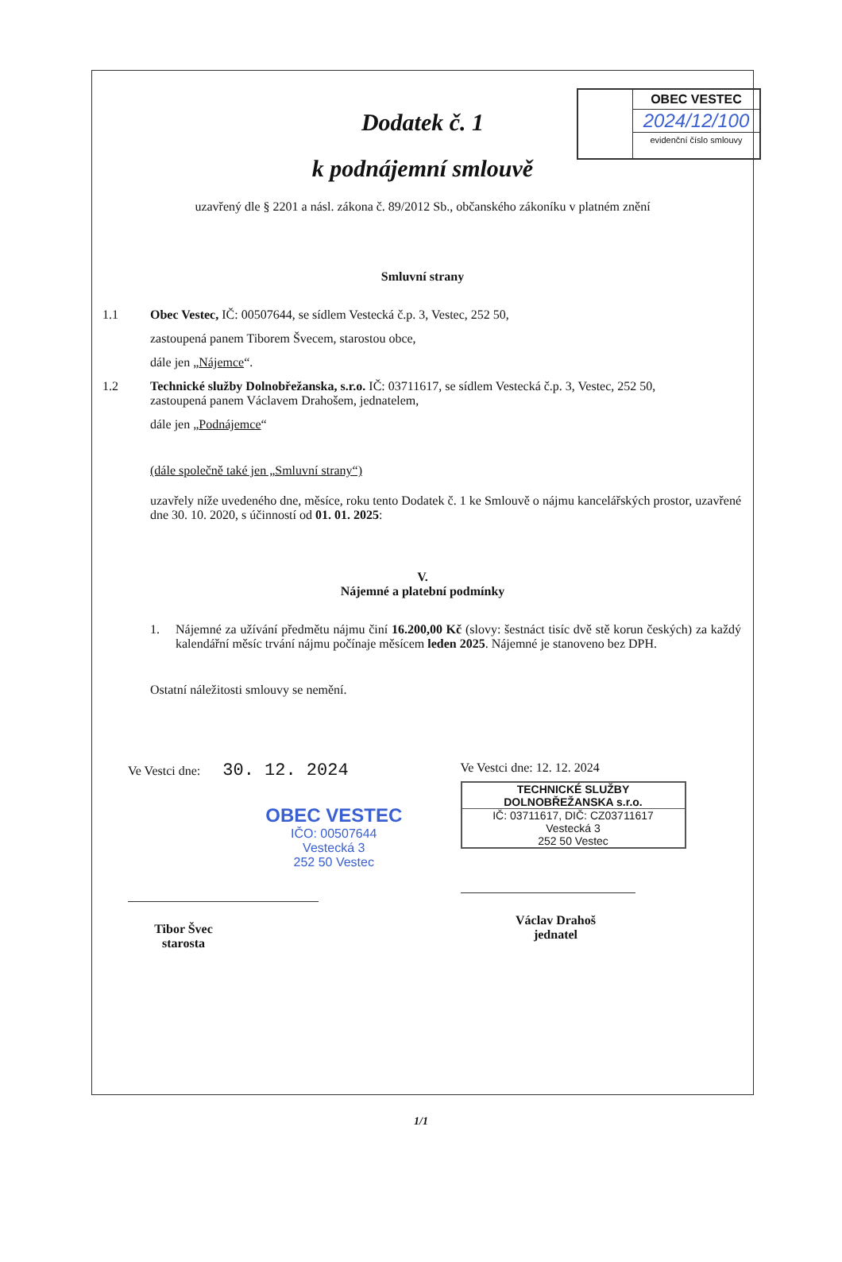OBEC VESTEC
2024/12/100
evidenční číslo smlouvy
Dodatek č. 1
k podnájemní smlouvě
uzavřený dle § 2201 a násl. zákona č. 89/2012 Sb., občanského zákoníku v platném znění
Smluvní strany
1.1 Obec Vestec, IČ: 00507644, se sídlem Vestecká č.p. 3, Vestec, 252 50,
zastoupená panem Tiborem Švecem, starostou obce,
dále jen „Nájemce“.
1.2 Technické služby Dolnobřežanska, s.r.o. IČ: 03711617, se sídlem Vestecká č.p. 3, Vestec, 252 50,
zastoupená panem Václavem Drahošem, jednatelem,
dále jen „Podnájemce“
(dále společně také jen „Smluvní strany“)
uzavřely níže uvedeného dne, měsíce, roku tento Dodatek č. 1 ke Smlouvě o nájmu kancelářských prostor, uzavřené dne 30. 10. 2020, s účinností od 01. 01. 2025:
V.
Nájemné a platební podmínky
1. Nájemné za užívání předmětu nájmu činí 16.200,00 Kč (slovy: šestnáct tisíc dvě stě korun českých) za každý kalendářní měsíc trvání nájmu počínaje měsícem leden 2025. Nájemné je stanoveno bez DPH.
Ostatní náležitosti smlouvy se nemění.
Ve Vestci dne: 30. 12. 2024
OBEC VESTEC
IČO: 00507644
Vestecká 3
252 50 Vestec
Tibor Švec
starosta
Ve Vestci dne: 12. 12. 2024
TECHNICKÉ SLUŽBY DOLNOBŘEŽANSKA s.r.o.
IČ: 03711617, DIČ: CZ03711617
Vestecká 3
252 50 Vestec
Václav Drahoš
jednatel
1/1